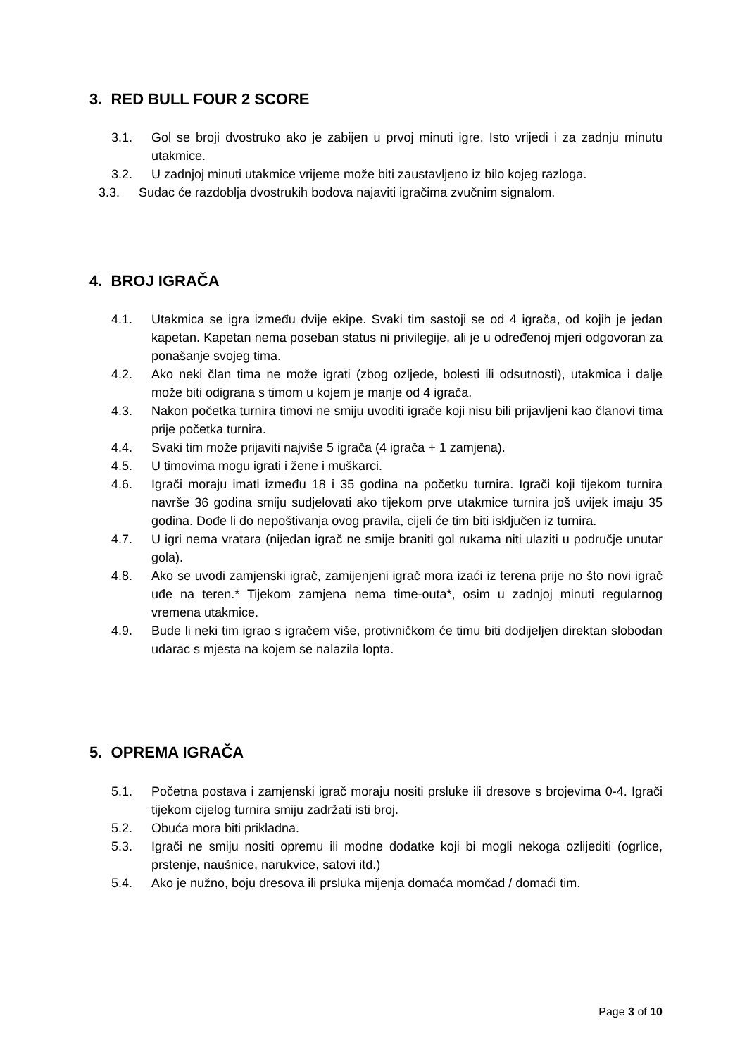3. RED BULL FOUR 2 SCORE
3.1. Gol se broji dvostruko ako je zabijen u prvoj minuti igre. Isto vrijedi i za zadnju minutu utakmice.
3.2. U zadnjoj minuti utakmice vrijeme može biti zaustavljeno iz bilo kojeg razloga.
3.3. Sudac će razdoblja dvostrukih bodova najaviti igračima zvučnim signalom.
4. BROJ IGRAČA
4.1. Utakmica se igra između dvije ekipe. Svaki tim sastoji se od 4 igrača, od kojih je jedan kapetan. Kapetan nema poseban status ni privilegije, ali je u određenoj mjeri odgovoran za ponašanje svojeg tima.
4.2. Ako neki član tima ne može igrati (zbog ozljede, bolesti ili odsutnosti), utakmica i dalje može biti odigrana s timom u kojem je manje od 4 igrača.
4.3. Nakon početka turnira timovi ne smiju uvoditi igrače koji nisu bili prijavljeni kao članovi tima prije početka turnira.
4.4. Svaki tim može prijaviti najviše 5 igrača (4 igrača + 1 zamjena).
4.5. U timovima mogu igrati i žene i muškarci.
4.6. Igrači moraju imati između 18 i 35 godina na početku turnira. Igrači koji tijekom turnira navrše 36 godina smiju sudjelovati ako tijekom prve utakmice turnira još uvijek imaju 35 godina. Dođe li do nepoštivanja ovog pravila, cijeli će tim biti isključen iz turnira.
4.7. U igri nema vratara (nijedan igrač ne smije braniti gol rukama niti ulaziti u područje unutar gola).
4.8. Ako se uvodi zamjenski igrač, zamijenjeni igrač mora izaći iz terena prije no što novi igrač uđe na teren.* Tijekom zamjena nema time-outa*, osim u zadnjoj minuti regularnog vremena utakmice.
4.9. Bude li neki tim igrao s igračem više, protivničkom će timu biti dodijeljen direktan slobodan udarac s mjesta na kojem se nalazila lopta.
5. OPREMA IGRAČA
5.1. Početna postava i zamjenski igrač moraju nositi prsluke ili dresove s brojevima 0-4. Igrači tijekom cijelog turnira smiju zadržati isti broj.
5.2. Obuća mora biti prikladna.
5.3. Igrači ne smiju nositi opremu ili modne dodatke koji bi mogli nekoga ozlijediti (ogrlice, prstenje, naušnice, narukvice, satovi itd.)
5.4. Ako je nužno, boju dresova ili prsluka mijenja domaća momčad / domaći tim.
Page 3 of 10